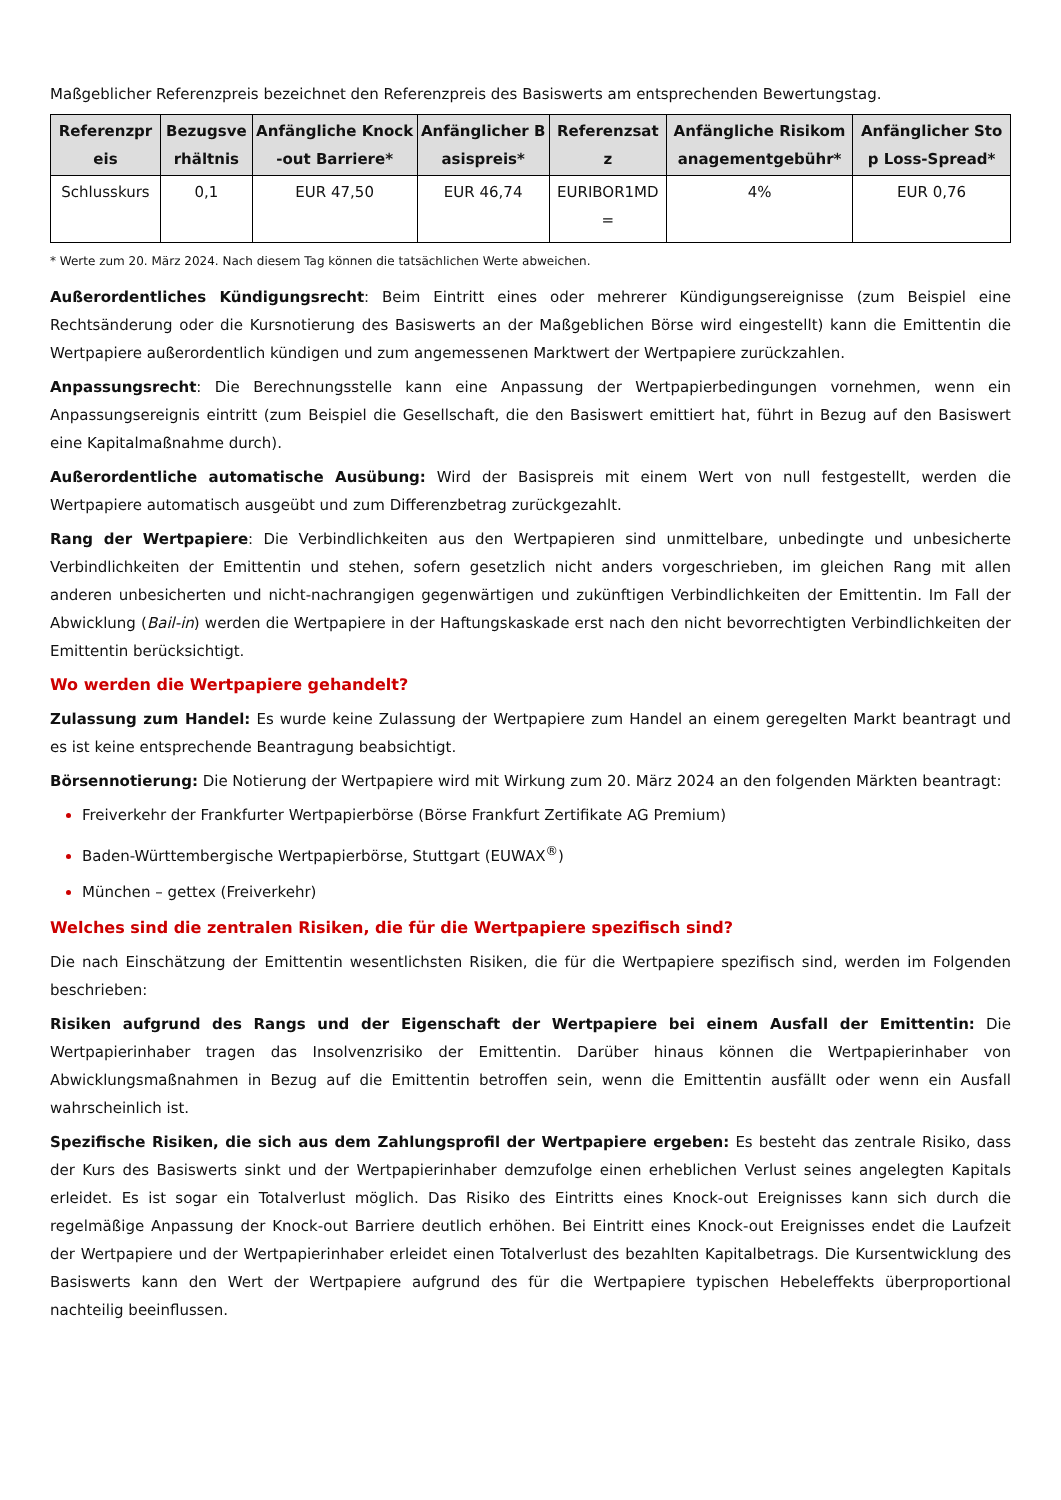Maßgeblicher Referenzpreis bezeichnet den Referenzpreis des Basiswerts am entsprechenden Bewertungstag.
| Referenzpreis | Bezugsverhältnis | Anfängliche Knock-out Barriere* | Anfänglicher Basispreis* | Referenzsatz | Anfängliche Risikomanagementgebühr* | Anfänglicher Stop Loss-Spread* |
| --- | --- | --- | --- | --- | --- | --- |
| Schlusskurs | 0,1 | EUR 47,50 | EUR 46,74 | EURIBOR1MD = | 4% | EUR 0,76 |
* Werte zum 20. März 2024. Nach diesem Tag können die tatsächlichen Werte abweichen.
Außerordentliches Kündigungsrecht: Beim Eintritt eines oder mehrerer Kündigungsereignisse (zum Beispiel eine Rechtsänderung oder die Kursnotierung des Basiswerts an der Maßgeblichen Börse wird eingestellt) kann die Emittentin die Wertpapiere außerordentlich kündigen und zum angemessenen Marktwert der Wertpapiere zurückzahlen.
Anpassungsrecht: Die Berechnungsstelle kann eine Anpassung der Wertpapierbedingungen vornehmen, wenn ein Anpassungsereignis eintritt (zum Beispiel die Gesellschaft, die den Basiswert emittiert hat, führt in Bezug auf den Basiswert eine Kapitalmaßnahme durch).
Außerordentliche automatische Ausübung: Wird der Basispreis mit einem Wert von null festgestellt, werden die Wertpapiere automatisch ausgeübt und zum Differenzbetrag zurückgezahlt.
Rang der Wertpapiere: Die Verbindlichkeiten aus den Wertpapieren sind unmittelbare, unbedingte und unbesicherte Verbindlichkeiten der Emittentin und stehen, sofern gesetzlich nicht anders vorgeschrieben, im gleichen Rang mit allen anderen unbesicherten und nicht-nachrangigen gegenwärtigen und zukünftigen Verbindlichkeiten der Emittentin. Im Fall der Abwicklung (Bail-in) werden die Wertpapiere in der Haftungskaskade erst nach den nicht bevorrechtigten Verbindlichkeiten der Emittentin berücksichtigt.
Wo werden die Wertpapiere gehandelt?
Zulassung zum Handel: Es wurde keine Zulassung der Wertpapiere zum Handel an einem geregelten Markt beantragt und es ist keine entsprechende Beantragung beabsichtigt.
Börsennotierung: Die Notierung der Wertpapiere wird mit Wirkung zum 20. März 2024 an den folgenden Märkten beantragt:
Freiverkehr der Frankfurter Wertpapierbörse (Börse Frankfurt Zertifikate AG Premium)
Baden-Württembergische Wertpapierbörse, Stuttgart (EUWAX<sup>®</sup>)
München – gettex (Freiverkehr)
Welches sind die zentralen Risiken, die für die Wertpapiere spezifisch sind?
Die nach Einschätzung der Emittentin wesentlichsten Risiken, die für die Wertpapiere spezifisch sind, werden im Folgenden beschrieben:
Risiken aufgrund des Rangs und der Eigenschaft der Wertpapiere bei einem Ausfall der Emittentin: Die Wertpapierinhaber tragen das Insolvenzrisiko der Emittentin. Darüber hinaus können die Wertpapierinhaber von Abwicklungsmaßnahmen in Bezug auf die Emittentin betroffen sein, wenn die Emittentin ausfällt oder wenn ein Ausfall wahrscheinlich ist.
Spezifische Risiken, die sich aus dem Zahlungsprofil der Wertpapiere ergeben: Es besteht das zentrale Risiko, dass der Kurs des Basiswerts sinkt und der Wertpapierinhaber demzufolge einen erheblichen Verlust seines angelegten Kapitals erleidet. Es ist sogar ein Totalverlust möglich. Das Risiko des Eintritts eines Knock-out Ereignisses kann sich durch die regelmäßige Anpassung der Knock-out Barriere deutlich erhöhen. Bei Eintritt eines Knock-out Ereignisses endet die Laufzeit der Wertpapiere und der Wertpapierinhaber erleidet einen Totalverlust des bezahlten Kapitalbetrags. Die Kursentwicklung des Basiswerts kann den Wert der Wertpapiere aufgrund des für die Wertpapiere typischen Hebeleffekts überproportional nachteilig beeinflussen.